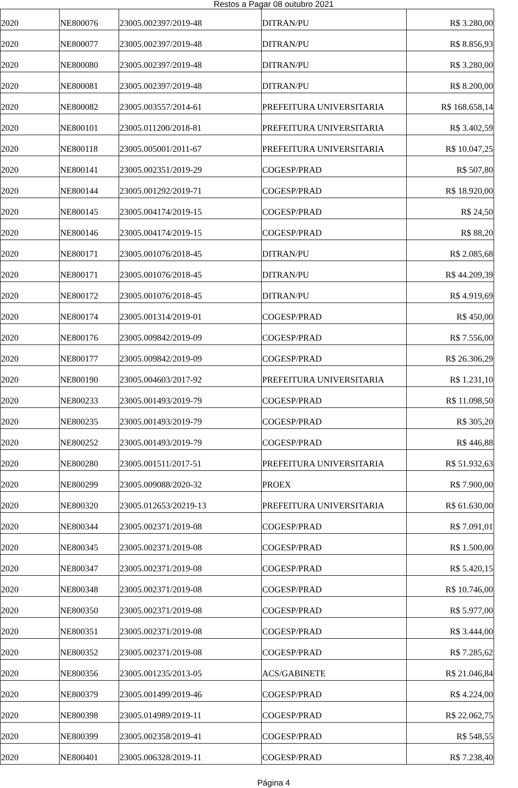Restos a Pagar 08 outubro 2021
| 2020 | NE800076 | 23005.002397/2019-48 | DITRAN/PU | R$ 3.280,00 |
| 2020 | NE800077 | 23005.002397/2019-48 | DITRAN/PU | R$ 8.856,93 |
| 2020 | NE800080 | 23005.002397/2019-48 | DITRAN/PU | R$ 3.280,00 |
| 2020 | NE800081 | 23005.002397/2019-48 | DITRAN/PU | R$ 8.200,00 |
| 2020 | NE800082 | 23005.003557/2014-61 | PREFEITURA UNIVERSITARIA | R$ 168.658,14 |
| 2020 | NE800101 | 23005.011200/2018-81 | PREFEITURA UNIVERSITARIA | R$ 3.402,59 |
| 2020 | NE800118 | 23005.005001/2011-67 | PREFEITURA UNIVERSITARIA | R$ 10.047,25 |
| 2020 | NE800141 | 23005.002351/2019-29 | COGESP/PRAD | R$ 507,80 |
| 2020 | NE800144 | 23005.001292/2019-71 | COGESP/PRAD | R$ 18.920,00 |
| 2020 | NE800145 | 23005.004174/2019-15 | COGESP/PRAD | R$ 24,50 |
| 2020 | NE800146 | 23005.004174/2019-15 | COGESP/PRAD | R$ 88,20 |
| 2020 | NE800171 | 23005.001076/2018-45 | DITRAN/PU | R$ 2.085,68 |
| 2020 | NE800171 | 23005.001076/2018-45 | DITRAN/PU | R$ 44.209,39 |
| 2020 | NE800172 | 23005.001076/2018-45 | DITRAN/PU | R$ 4.919,69 |
| 2020 | NE800174 | 23005.001314/2019-01 | COGESP/PRAD | R$ 450,00 |
| 2020 | NE800176 | 23005.009842/2019-09 | COGESP/PRAD | R$ 7.556,00 |
| 2020 | NE800177 | 23005.009842/2019-09 | COGESP/PRAD | R$ 26.306,29 |
| 2020 | NE800190 | 23005.004603/2017-92 | PREFEITURA UNIVERSITARIA | R$ 1.231,10 |
| 2020 | NE800233 | 23005.001493/2019-79 | COGESP/PRAD | R$ 11.098,50 |
| 2020 | NE800235 | 23005.001493/2019-79 | COGESP/PRAD | R$ 305,20 |
| 2020 | NE800252 | 23005.001493/2019-79 | COGESP/PRAD | R$ 446,88 |
| 2020 | NE800280 | 23005.001511/2017-51 | PREFEITURA UNIVERSITARIA | R$ 51.932,63 |
| 2020 | NE800299 | 23005.009088/2020-32 | PROEX | R$ 7.900,00 |
| 2020 | NE800320 | 23005.012653/20219-13 | PREFEITURA UNIVERSITARIA | R$ 61.630,00 |
| 2020 | NE800344 | 23005.002371/2019-08 | COGESP/PRAD | R$ 7.091,01 |
| 2020 | NE800345 | 23005.002371/2019-08 | COGESP/PRAD | R$ 1.500,00 |
| 2020 | NE800347 | 23005.002371/2019-08 | COGESP/PRAD | R$ 5.420,15 |
| 2020 | NE800348 | 23005.002371/2019-08 | COGESP/PRAD | R$ 10.746,00 |
| 2020 | NE800350 | 23005.002371/2019-08 | COGESP/PRAD | R$ 5.977,00 |
| 2020 | NE800351 | 23005.002371/2019-08 | COGESP/PRAD | R$ 3.444,00 |
| 2020 | NE800352 | 23005.002371/2019-08 | COGESP/PRAD | R$ 7.285,62 |
| 2020 | NE800356 | 23005.001235/2013-05 | ACS/GABINETE | R$ 21.046,84 |
| 2020 | NE800379 | 23005.001499/2019-46 | COGESP/PRAD | R$ 4.224,00 |
| 2020 | NE800398 | 23005.014989/2019-11 | COGESP/PRAD | R$ 22.062,75 |
| 2020 | NE800399 | 23005.002358/2019-41 | COGESP/PRAD | R$ 548,55 |
| 2020 | NE800401 | 23005.006328/2019-11 | COGESP/PRAD | R$ 7.238,40 |
Página 4